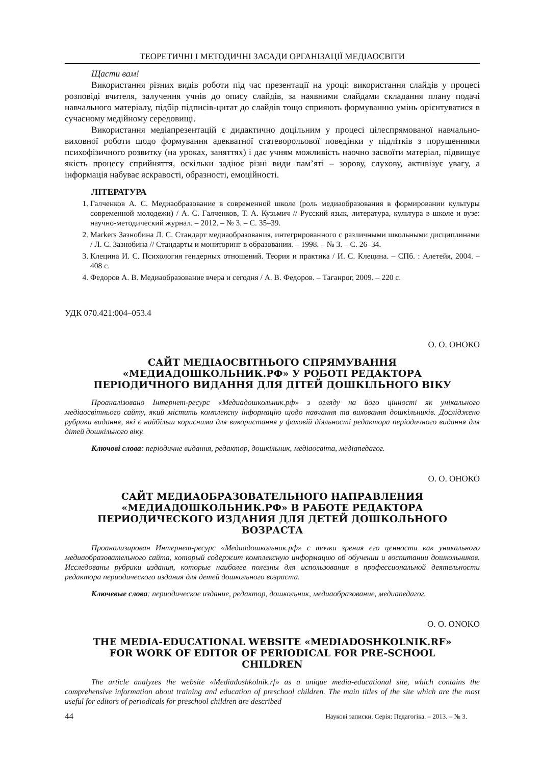ТЕОРЕТИЧНІ І МЕТОДИЧНІ ЗАСАДИ ОРГАНІЗАЦІЇ МЕДІАОСВІТИ
Щасти вам!
Використання різних видів роботи під час презентації на уроці: використання слайдів у процесі розповіді вчителя, залучення учнів до опису слайдів, за наявними слайдами складання плану подачі навчального матеріалу, підбір підписів-цитат до слайдів тощо сприяють формуванню умінь орієнтуватися в сучасному медійному середовищі.
Використання медіапрезентацій є дидактично доцільним у процесі цілеспрямованої навчально-виховної роботи щодо формування адекватної статеворольової поведінки у підлітків з порушеннями психофізичного розвитку (на уроках, заняттях) і дає учням можливість наочно засвоїти матеріал, підвищує якість процесу сприйняття, оскільки задіює різні види пам’яті – зорову, слухову, активізує увагу, а інформація набуває яскравості, образності, емоційності.
ЛІТЕРАТУРА
1. Галченков А. С. Медиаобразование в современной школе (роль медиаобразования в формировании культуры современной молодежи) / А. С. Галченков, Т. А. Кузьмич // Русский язык, литература, культура в школе и вузе: научно-методический журнал. – 2012. – № 3. – С. 35–39.
2. Markers Зазнобина Л. С. Стандарт медиаобразования, интегрированного с различными школьными дисциплинами / Л. С. Зазнобина // Стандарты и мониторинг в образовании. – 1998. – № 3. – С. 26–34.
3. Клецина И. С. Психология гендерных отношений. Теория и практика / И. С. Клецина. – СПб. : Алетейя, 2004. – 408 с.
4. Федоров А. В. Медиаобразование вчера и сегодня / А. В. Федоров. – Таганрог, 2009. – 220 с.
УДК 070.421:004–053.4
О. О. ОНОКО
САЙТ МЕДІАОСВІТНЬОГО СПРЯМУВАННЯ «МЕДИАДОШКОЛЬНИК.РФ» У РОБОТІ РЕДАКТОРА ПЕРІОДИЧНОГО ВИДАННЯ ДЛЯ ДІТЕЙ ДОШКІЛЬНОГО ВІКУ
Проаналізовано Інтернет-ресурс «Медиадошкольник.рф» з огляду на його цінності як унікального медіаосвітнього сайту, який містить комплексну інформацію щодо навчання та виховання дошкільників. Досліджено рубрики видання, які є найбільш корисними для використання у фаховій діяльності редактора періодичного видання для дітей дошкільного віку.
Ключові слова: періодичне видання, редактор, дошкільник, медіаосвіта, медіапедагог.
О. О. ОНОКО
САЙТ МЕДИАОБРАЗОВАТЕЛЬНОГО НАПРАВЛЕНИЯ «МЕДИАДОШКОЛЬНИК.РФ» В РАБОТЕ РЕДАКТОРА ПЕРИОДИЧЕСКОГО ИЗДАНИЯ ДЛЯ ДЕТЕЙ ДОШКОЛЬНОГО ВОЗРАСТА
Проанализирован Интернет-ресурс «Медиадошкольник.рф» с точки зрения его ценности как уникального медиаобразовательного сайта, который содержит комплексную информацию об обучении и воспитании дошкольников. Исследованы рубрики издания, которые наиболее полезны для использования в профессиональной деятельности редактора периодического издания для детей дошкольного возраста.
Ключевые слова: периодическое издание, редактор, дошкольник, медиаобразование, медиапедагог.
O. O. ONOKO
THE MEDIA-EDUCATIONAL WEBSITE «MEDIADOSHKOLNIK.RF» FOR WORK OF EDITOR OF PERIODICAL FOR PRE-SCHOOL CHILDREN
The article analyzes the website «Mediadoshkolnik.rf» as a unique media-educational site, which contains the comprehensive information about training and education of preschool children. The main titles of the site which are the most useful for editors of periodicals for preschool children are described
44 Наукові записки. Серія: Педагогіка. – 2013. – № 3.